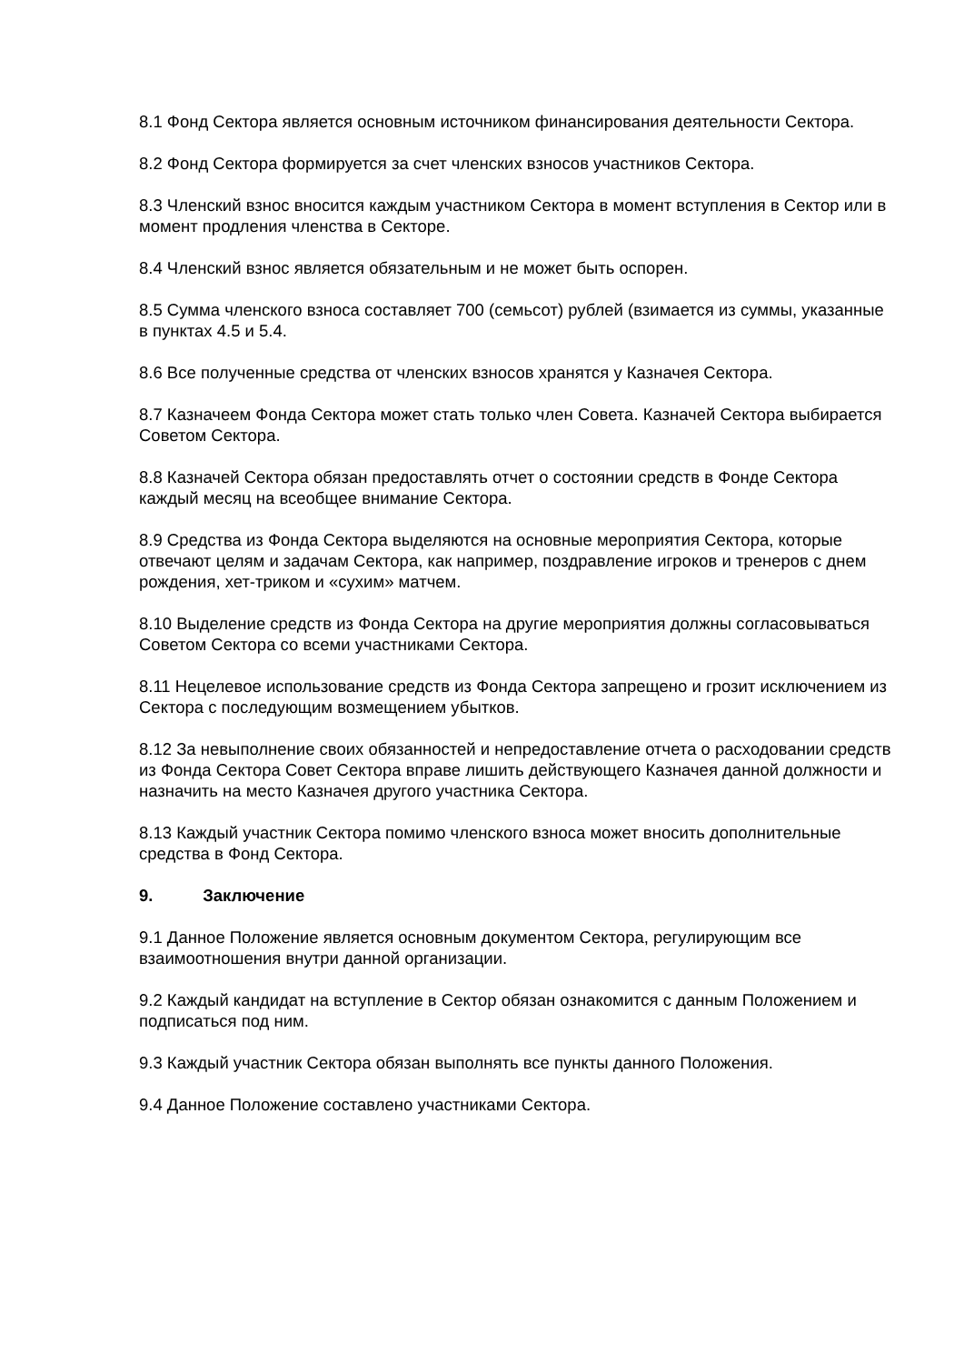8.1 Фонд Сектора является основным источником финансирования деятельности Сектора.
8.2 Фонд Сектора формируется за счет членских взносов участников Сектора.
8.3 Членский взнос вносится каждым участником Сектора в момент вступления в Сектор или в момент продления членства в Секторе.
8.4 Членский взнос является обязательным и не может быть оспорен.
8.5 Сумма членского взноса составляет 700 (семьсот) рублей (взимается из суммы, указанные в пунктах 4.5 и 5.4.
8.6 Все полученные средства от членских взносов хранятся у Казначея Сектора.
8.7 Казначеем Фонда Сектора может стать только член Совета. Казначей Сектора выбирается Советом Сектора.
8.8 Казначей Сектора обязан предоставлять отчет о состоянии средств в Фонде Сектора каждый месяц на всеобщее внимание Сектора.
8.9 Средства из Фонда Сектора выделяются на основные мероприятия Сектора, которые отвечают целям и задачам Сектора, как например, поздравление игроков и тренеров с днем рождения, хет-триком и «сухим» матчем.
8.10 Выделение средств из Фонда Сектора на другие мероприятия должны согласовываться Советом Сектора со всеми участниками Сектора.
8.11 Нецелевое использование средств из Фонда Сектора запрещено и грозит исключением из Сектора с последующим возмещением убытков.
8.12 За невыполнение своих обязанностей и непредоставление отчета о расходовании средств из Фонда Сектора Совет Сектора вправе лишить действующего Казначея данной должности и назначить на место Казначея другого участника Сектора.
8.13 Каждый участник Сектора помимо членского взноса может вносить дополнительные средства в Фонд Сектора.
9. Заключение
9.1 Данное Положение является основным документом Сектора, регулирующим все взаимоотношения внутри данной организации.
9.2 Каждый кандидат на вступление в Сектор обязан ознакомится с данным Положением и подписаться под ним.
9.3 Каждый участник Сектора обязан выполнять все пункты данного Положения.
9.4 Данное Положение составлено участниками Сектора.